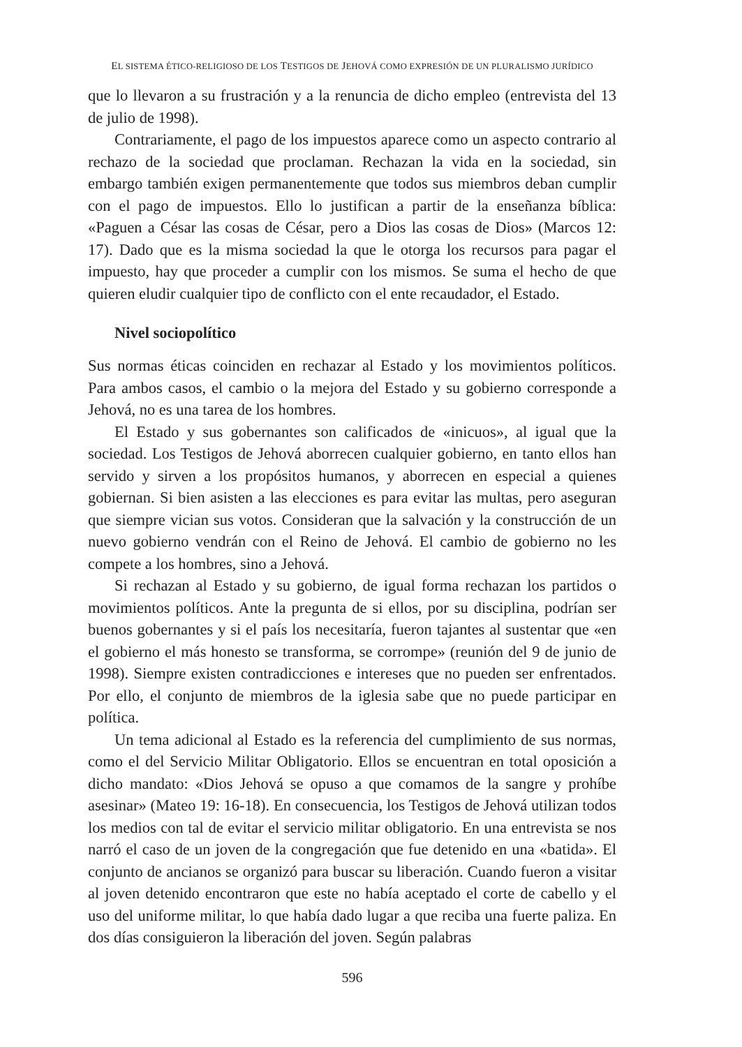EL SISTEMA ÉTICO-RELIGIOSO DE LOS TESTIGOS DE JEHOVÁ COMO EXPRESIÓN DE UN PLURALISMO JURÍDICO
que lo llevaron a su frustración y a la renuncia de dicho empleo (entrevista del 13 de julio de 1998).
Contrariamente, el pago de los impuestos aparece como un aspecto contrario al rechazo de la sociedad que proclaman. Rechazan la vida en la sociedad, sin embargo también exigen permanentemente que todos sus miembros deban cumplir con el pago de impuestos. Ello lo justifican a partir de la enseñanza bíblica: «Paguen a César las cosas de César, pero a Dios las cosas de Dios» (Marcos 12: 17). Dado que es la misma sociedad la que le otorga los recursos para pagar el impuesto, hay que proceder a cumplir con los mismos. Se suma el hecho de que quieren eludir cualquier tipo de conflicto con el ente recaudador, el Estado.
Nivel sociopolítico
Sus normas éticas coinciden en rechazar al Estado y los movimientos políticos. Para ambos casos, el cambio o la mejora del Estado y su gobierno corresponde a Jehová, no es una tarea de los hombres.
El Estado y sus gobernantes son calificados de «inicuos», al igual que la sociedad. Los Testigos de Jehová aborrecen cualquier gobierno, en tanto ellos han servido y sirven a los propósitos humanos, y aborrecen en especial a quienes gobiernan. Si bien asisten a las elecciones es para evitar las multas, pero aseguran que siempre vician sus votos. Consideran que la salvación y la construcción de un nuevo gobierno vendrán con el Reino de Jehová. El cambio de gobierno no les compete a los hombres, sino a Jehová.
Si rechazan al Estado y su gobierno, de igual forma rechazan los partidos o movimientos políticos. Ante la pregunta de si ellos, por su disciplina, podrían ser buenos gobernantes y si el país los necesitaría, fueron tajantes al sustentar que «en el gobierno el más honesto se transforma, se corrompe» (reunión del 9 de junio de 1998). Siempre existen contradicciones e intereses que no pueden ser enfrentados. Por ello, el conjunto de miembros de la iglesia sabe que no puede participar en política.
Un tema adicional al Estado es la referencia del cumplimiento de sus normas, como el del Servicio Militar Obligatorio. Ellos se encuentran en total oposición a dicho mandato: «Dios Jehová se opuso a que comamos de la sangre y prohíbe asesinar» (Mateo 19: 16-18). En consecuencia, los Testigos de Jehová utilizan todos los medios con tal de evitar el servicio militar obligatorio. En una entrevista se nos narró el caso de un joven de la congregación que fue detenido en una «batida». El conjunto de ancianos se organizó para buscar su liberación. Cuando fueron a visitar al joven detenido encontraron que este no había aceptado el corte de cabello y el uso del uniforme militar, lo que había dado lugar a que reciba una fuerte paliza. En dos días consiguieron la liberación del joven. Según palabras
596